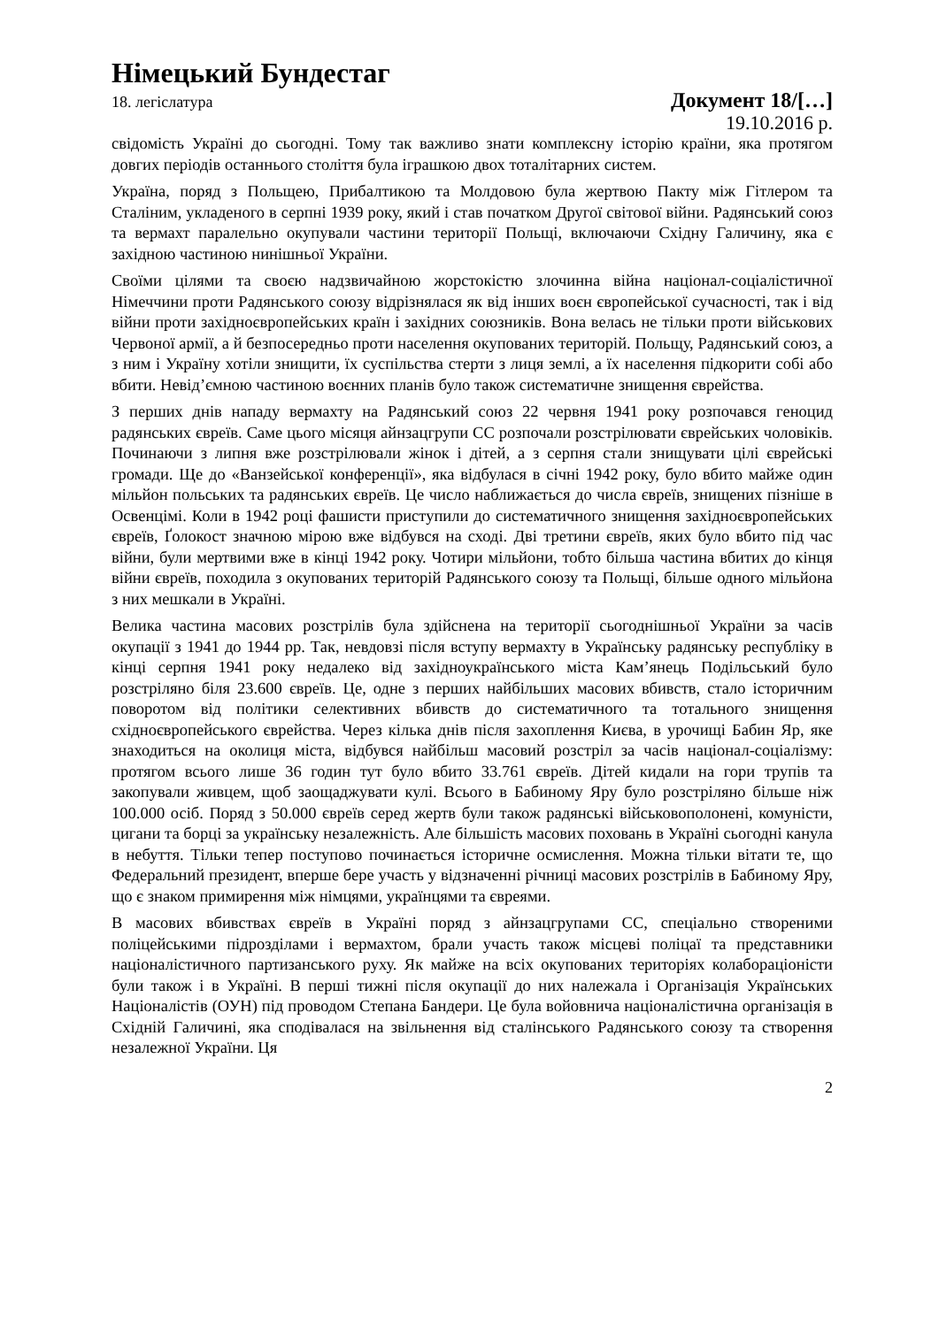Німецький Бундестаг
18. легіслатура Документ 18/[…]
19.10.2016 р.
свідомість Україні до сьогодні. Тому так важливо знати комплексну історію країни, яка протягом довгих періодів останнього століття була іграшкою двох тоталітарних систем.
Україна, поряд з Польщею, Прибалтикою та Молдовою була жертвою Пакту між Гітлером та Сталіним, укладеного в серпні 1939 року, який і став початком Другої світової війни. Радянський союз та вермахт паралельно окупували частини території Польщі, включаючи Східну Галичину, яка є західною частиною нинішньої України.
Своїми цілями та своєю надзвичайною жорстокістю злочинна війна націонал-соціалістичної Німеччини проти Радянського союзу відрізнялася як від інших воєн європейської сучасності, так і від війни проти західноєвропейських країн і західних союзників. Вона велась не тільки проти військових Червоної армії, а й безпосередньо проти населення окупованих територій. Польщу, Радянський союз, а з ним і Україну хотіли знищити, їх суспільства стерти з лиця землі, а їх населення підкорити собі або вбити. Невід’ємною частиною воєнних планів було також систематичне знищення єврейства.
З перших днів нападу вермахту на Радянський союз 22 червня 1941 року розпочався геноцид радянських євреїв. Саме цього місяця айнзацгрупи СС розпочали розстрілювати єврейських чоловіків. Починаючи з липня вже розстрілювали жінок і дітей, а з серпня стали знищувати цілі єврейські громади. Ще до «Ванзейської конференції», яка відбулася в січні 1942 року, було вбито майже один мільйон польських та радянських євреїв. Це число наближається до числа євреїв, знищених пізніше в Освенцімі. Коли в 1942 році фашисти приступили до систематичного знищення західноєвропейських євреїв, Ґолокост значною мірою вже відбувся на сході. Дві третини євреїв, яких було вбито під час війни, були мертвими вже в кінці 1942 року. Чотири мільйони, тобто більша частина вбитих до кінця війни євреїв, походила з окупованих територій Радянського союзу та Польщі, більше одного мільйона з них мешкали в Україні.
Велика частина масових розстрілів була здійснена на території сьогоднішньої України за часів окупації з 1941 до 1944 рр. Так, невдовзі після вступу вермахту в Українську радянську республіку в кінці серпня 1941 року недалеко від західноукраїнського міста Кам’янець Подільський було розстріляно біля 23.600 євреїв. Це, одне з перших найбільших масових вбивств, стало історичним поворотом від політики селективних вбивств до систематичного та тотального знищення східноєвропейського єврейства. Через кілька днів після захоплення Києва, в урочищі Бабин Яр, яке знаходиться на околиця міста, відбувся найбільш масовий розстріл за часів націонал-соціалізму: протягом всього лише 36 годин тут було вбито 33.761 євреїв. Дітей кидали на гори трупів та закопували живцем, щоб заощаджувати кулі. Всього в Бабиному Яру було розстріляно більше ніж 100.000 осіб. Поряд з 50.000 євреїв серед жертв були також радянські військовополонені, комуністи, цигани та борці за українську незалежність. Але більшість масових поховань в Україні сьогодні канула в небуття. Тільки тепер поступово починається історичне осмислення. Можна тільки вітати те, що Федеральний президент, вперше бере участь у відзначенні річниці масових розстрілів в Бабиному Яру, що є знаком примирення між німцями, українцями та євреями.
В масових вбивствах євреїв в Україні поряд з айнзацгрупами СС, спеціально створеними поліцейськими підрозділами і вермахтом, брали участь також місцеві поліцаї та представники націоналістичного партизанського руху. Як майже на всіх окупованих територіях колабораціоністи були також і в Україні. В перші тижні після окупації до них належала і Організація Українських Націоналістів (ОУН) під проводом Степана Бандери. Це була войовнича націоналістична організація в Східній Галичині, яка сподівалася на звільнення від сталінського Радянського союзу та створення незалежної України. Ця
2